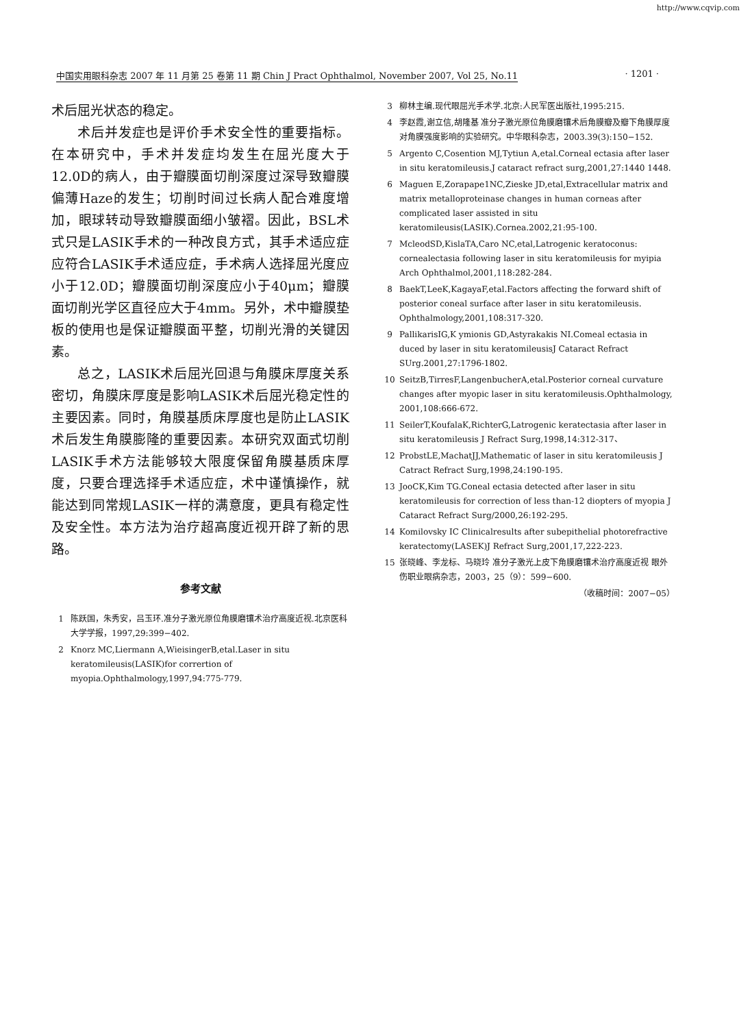http://www.cqvip.com
中国实用眼科杂志 2007 年 11 月第 25 卷第 11 期 Chin J Pract Ophthalmol, November 2007, Vol 25, No.11 · 1201 ·
术后屈光状态的稳定。
术后并发症也是评价手术安全性的重要指标。在本研究中，手术并发症均发生在屈光度大于12.0D的病人，由于瓣膜面切削深度过深导致瓣膜偏薄Haze的发生；切削时间过长病人配合难度增加，眼球转动导致瓣膜面细小皱褶。因此，BSL术式只是LASIK手术的一种改良方式，其手术适应症应符合LASIK手术适应症，手术病人选择屈光度应小于12.0D；瓣膜面切削深度应小于40μm；瓣膜面切削光学区直径应大于4mm。另外，术中瓣膜垫板的使用也是保证瓣膜面平整，切削光滑的关键因素。
总之，LASIK术后屈光回退与角膜床厚度关系密切，角膜床厚度是影响LASIK术后屈光稳定性的主要因素。同时，角膜基质床厚度也是防止LASIK术后发生角膜膨隆的重要因素。本研究双面式切削LASIK手术方法能够较大限度保留角膜基质床厚度，只要合理选择手术适应症，术中谨慎操作，就能达到同常规LASIK一样的满意度，更具有稳定性及安全性。本方法为治疗超高度近视开辟了新的思路。
参考文献
1 陈跃国，朱秀安，吕玉环.准分子激光原位角膜磨镶术治疗高度近视.北京医科大学学报，1997,29:399−402.
2 Knorz MC,Liermann A,WieisingerB,etal.Laser in situ keratomileusis(LASIK)for corrertion of myopia.Ophthalmology,1997,94:775-779.
3 柳林主编.现代眼屈光手术学.北京:人民军医出版社,1995:215.
4 李赵霞,谢立信,胡隆基 准分子激光原位角膜磨镶术后角膜瓣及瓣下角膜厚度对角膜强度影响的实验研究。中华眼科杂志，2003.39(3):150−152.
5 Argento C,Cosention MJ,Tytiun A,etal.Corneal ectasia after laser in situ keratomileusis.J cataract refract surg,2001,27:1440 1448.
6 Maguen E,Zorapape1NC,Zieske JD,etal,Extracellular matrix and matrix metalloproteinase changes in human corneas after complicated laser assisted in situ keratomileusis(LASIK).Cornea.2002,21:95-100.
7 McleodSD,KislaTA,Caro NC,etal,Latrogenic keratoconus: cornealectasia following laser in situ keratomileusis for myipia Arch Ophthalmol,2001,118:282-284.
8 BaekT,LeeK,KagayaF,etal.Factors affecting the forward shift of posterior coneal surface after laser in situ keratomileusis. Ophthalmology,2001,108:317-320.
9 PallikarisIG,K ymionis GD,Astyrakakis NI.Comeal ectasia in duced by laser in situ keratomileusisJ Cataract Refract SUrg.2001,27:1796-1802.
10 SeitzB,TirresF,LangenbucherA,etal.Posterior corneal curvature changes after myopic laser in situ keratomileusis.Ophthalmology, 2001,108:666-672.
11 SeilerT,KoufalaK,RichterG,Latrogenic keratectasia after laser in situ keratomileusis J Refract Surg,1998,14:312-317、
12 ProbstLE,MachatJJ,Mathematic of laser in situ keratomileusis J Catract Refract Surg,1998,24:190-195.
13 JooCK,Kim TG.Coneal ectasia detected after laser in situ keratomileusis for correction of less than-12 diopters of myopia J Cataract Refract Surg/2000,26:192-295.
14 Komilovsky IC Clinicalresults after subepithelial photorefractive keratectomy(LASEK)J Refract Surg,2001,17,222-223.
15 张晓峰、李龙标、马晓玲 准分子激光上皮下角膜磨镶术治疗高度近视 眼外伤职业眼病杂志，2003，25（9）：599−600.
（收稿时间：2007−05）